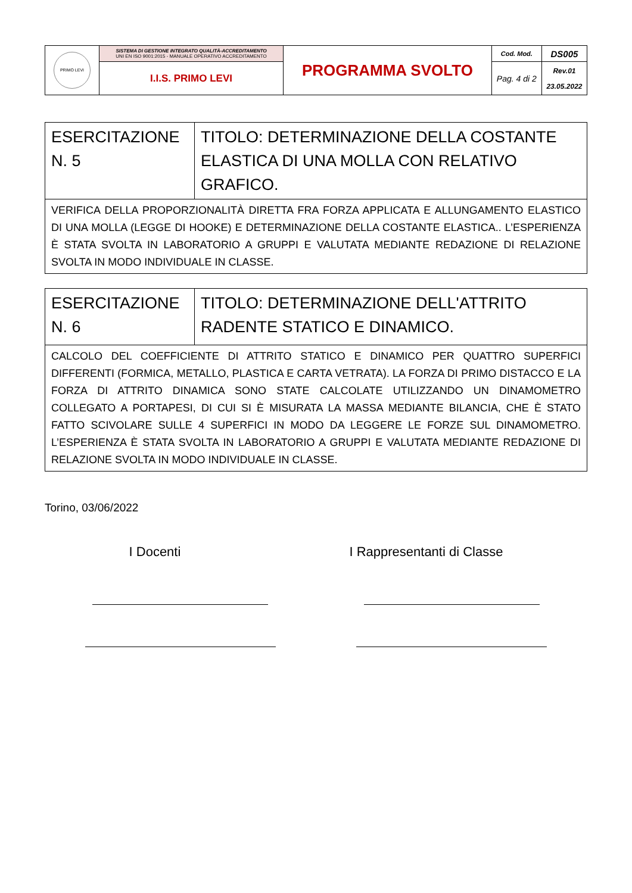| PRIMO LEVI | SISTEMA DI GESTIONE INTEGRATO QUALITÀ-ACCREDITAMENTO UNI EN ISO 9001:2015 - MANUALE OPERATIVO ACCREDITAMENTO | PROGRAMMA SVOLTO | Cod. Mod. | DS005 |
| | I.I.S. PRIMO LEVI | | Pag. 4 di 2 | Rev.01 23.05.2022 |
| ESERCITAZIONE N. 5 | TITOLO: DETERMINAZIONE DELLA COSTANTE ELASTICA DI UNA MOLLA CON RELATIVO GRAFICO. |
| VERIFICA DELLA PROPORZIONALITÀ DIRETTA FRA FORZA APPLICATA E ALLUNGAMENTO ELASTICO DI UNA MOLLA (LEGGE DI HOOKE) E DETERMINAZIONE DELLA COSTANTE ELASTICA.. L’ESPERIENZA È STATA SVOLTA IN LABORATORIO A GRUPPI E VALUTATA MEDIANTE REDAZIONE DI RELAZIONE SVOLTA IN MODO INDIVIDUALE IN CLASSE. | |
| ESERCITAZIONE N. 6 | TITOLO: DETERMINAZIONE DELL'ATTRITO RADENTE STATICO E DINAMICO. |
| CALCOLO DEL COEFFICIENTE DI ATTRITO STATICO E DINAMICO PER QUATTRO SUPERFICI DIFFERENTI (FORMICA, METALLO, PLASTICA E CARTA VETRATA). LA FORZA DI PRIMO DISTACCO E LA FORZA DI ATTRITO DINAMICA SONO STATE CALCOLATE UTILIZZANDO UN DINAMOMETRO COLLEGATO A PORTAPESI, DI CUI SI È MISURATA LA MASSA MEDIANTE BILANCIA, CHE È STATO FATTO SCIVOLARE SULLE 4 SUPERFICI IN MODO DA LEGGERE LE FORZE SUL DINAMOMETRO. L’ESPERIENZA È STATA SVOLTA IN LABORATORIO A GRUPPI E VALUTATA MEDIANTE REDAZIONE DI RELAZIONE SVOLTA IN MODO INDIVIDUALE IN CLASSE. | |
Torino, 03/06/2022
I Docenti I Rappresentanti di Classe